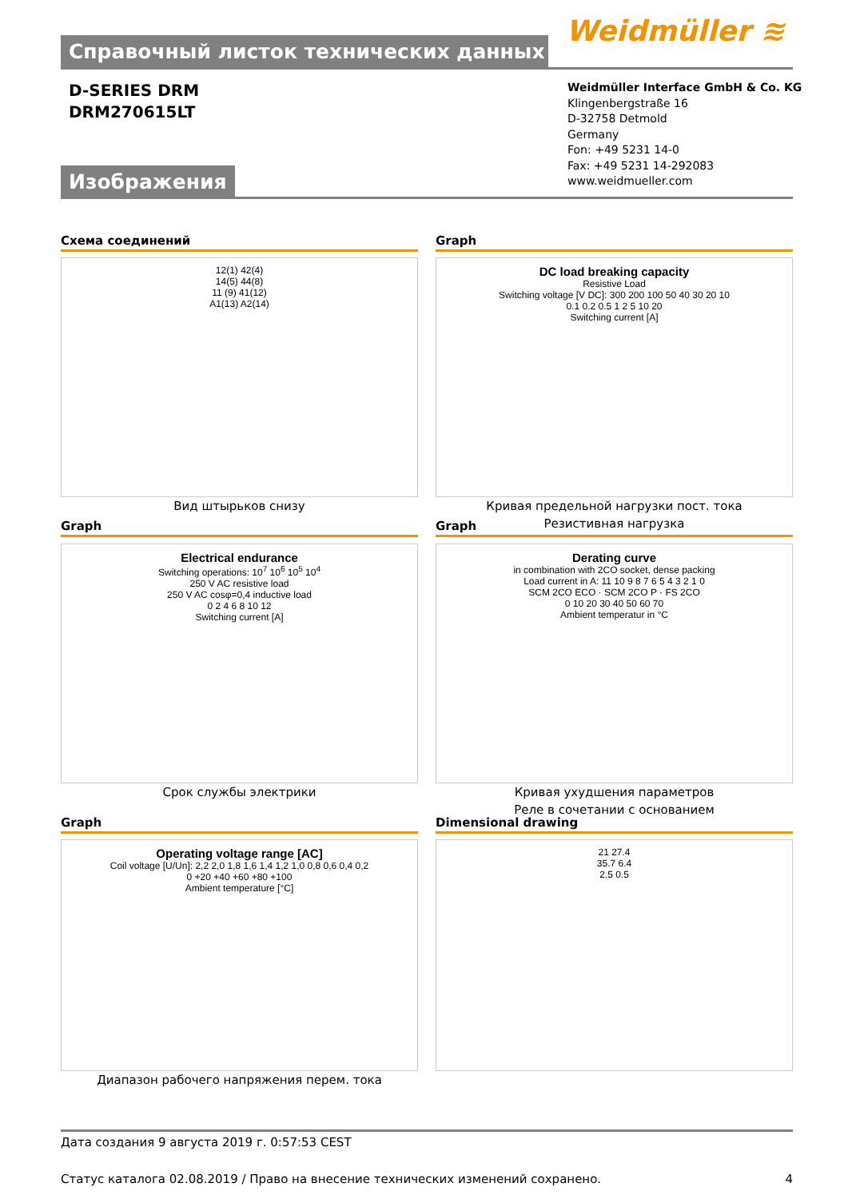Справочный листок технических данных Weidmüller ≋
D-SERIES DRM
DRM270615LT
Weidmüller Interface GmbH & Co. KG
Klingenbergstraße 16
D-32758 Detmold
Germany
Fon: +49 5231 14-0
Fax: +49 5231 14-292083
www.weidmueller.com
Изображения
Схема соединений Graph
12(1) 42(4)
14(5) 44(8)
11 (9) 41(12)
A1(13) A2(14)
DC load breaking capacity
Resistive Load
Switching voltage [V DC]: 300 200 100 50 40 30 20 10
0.1 0.2 0.5 1 2 5 10 20
Switching current [A]
Вид штырьков снизу
Кривая предельной нагрузки пост. тока
Резистивная нагрузка
Graph Graph
Electrical endurance
Switching operations: 10<sup>7</sup> 10<sup>6</sup> 10<sup>5</sup> 10<sup>4</sup>
250 V AC resistive load
250 V AC cosφ=0,4 inductive load
0 2 4 6 8 10 12
Switching current [A]
Derating curve
in combination with 2CO socket, dense packing
Load current in A: 11 10 9 8 7 6 5 4 3 2 1 0
SCM 2CO ECO · SCM 2CO P · FS 2CO
0 10 20 30 40 50 60 70
Ambient temperatur in °C
Срок службы электрики
Кривая ухудшения параметров
Реле в сочетании с основанием
Graph Dimensional drawing
Operating voltage range [AC]
Coil voltage [U/Un]: 2,2 2,0 1,8 1,6 1,4 1,2 1,0 0,8 0,6 0,4 0,2
0 +20 +40 +60 +80 +100
Ambient temperature [°C]
21 27.4
35.7 6.4
2.5 0.5
Диапазон рабочего напряжения перем. тока
Дата создания 9 августа 2019 г. 0:57:53 CEST
Статус каталога 02.08.2019 / Право на внесение технических изменений сохранено. 4